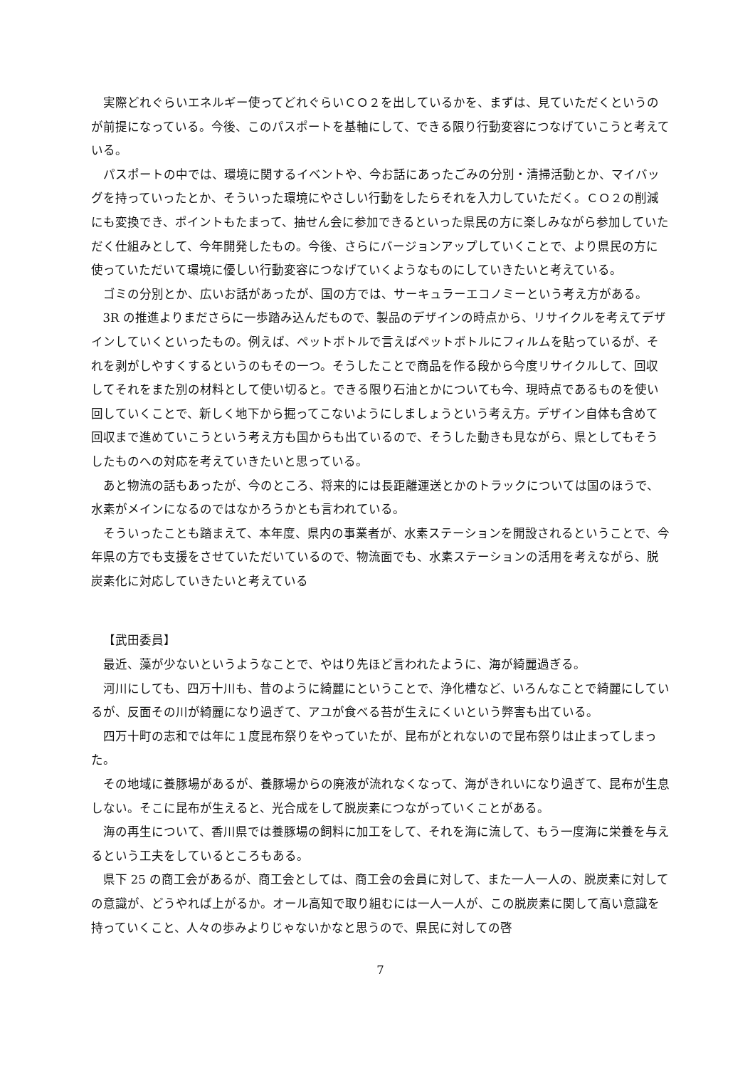実際どれぐらいエネルギー使ってどれぐらいＣＯ２を出しているかを、まずは、見ていただくというのが前提になっている。今後、このパスポートを基軸にして、できる限り行動変容につなげていこうと考えている。
パスポートの中では、環境に関するイベントや、今お話にあったごみの分別・清掃活動とか、マイバッグを持っていったとか、そういった環境にやさしい行動をしたらそれを入力していただく。ＣＯ２の削減にも変換でき、ポイントもたまって、抽せん会に参加できるといった県民の方に楽しみながら参加していただく仕組みとして、今年開発したもの。今後、さらにバージョンアップしていくことで、より県民の方に使っていただいて環境に優しい行動変容につなげていくようなものにしていきたいと考えている。
ゴミの分別とか、広いお話があったが、国の方では、サーキュラーエコノミーという考え方がある。
3R の推進よりまださらに一歩踏み込んだもので、製品のデザインの時点から、リサイクルを考えてデザインしていくといったもの。例えば、ペットボトルで言えばペットボトルにフィルムを貼っているが、それを剥がしやすくするというのもその一つ。そうしたことで商品を作る段から今度リサイクルして、回収してそれをまた別の材料として使い切ると。できる限り石油とかについても今、現時点であるものを使い回していくことで、新しく地下から掘ってこないようにしましょうという考え方。デザイン自体も含めて回収まで進めていこうという考え方も国からも出ているので、そうした動きも見ながら、県としてもそうしたものへの対応を考えていきたいと思っている。
あと物流の話もあったが、今のところ、将来的には長距離運送とかのトラックについては国のほうで、水素がメインになるのではなかろうかとも言われている。
そういったことも踏まえて、本年度、県内の事業者が、水素ステーションを開設されるということで、今年県の方でも支援をさせていただいているので、物流面でも、水素ステーションの活用を考えながら、脱炭素化に対応していきたいと考えている
【武田委員】
最近、藻が少ないというようなことで、やはり先ほど言われたように、海が綺麗過ぎる。
河川にしても、四万十川も、昔のように綺麗にということで、浄化槽など、いろんなことで綺麗にしているが、反面その川が綺麗になり過ぎて、アユが食べる苔が生えにくいという弊害も出ている。
四万十町の志和では年に１度昆布祭りをやっていたが、昆布がとれないので昆布祭りは止まってしまった。
その地域に養豚場があるが、養豚場からの廃液が流れなくなって、海がきれいになり過ぎて、昆布が生息しない。そこに昆布が生えると、光合成をして脱炭素につながっていくことがある。
海の再生について、香川県では養豚場の飼料に加工をして、それを海に流して、もう一度海に栄養を与えるという工夫をしているところもある。
県下 25 の商工会があるが、商工会としては、商工会の会員に対して、また一人一人の、脱炭素に対しての意識が、どうやれば上がるか。オール高知で取り組むには一人一人が、この脱炭素に関して高い意識を持っていくこと、人々の歩みよりじゃないかなと思うので、県民に対しての啓
7